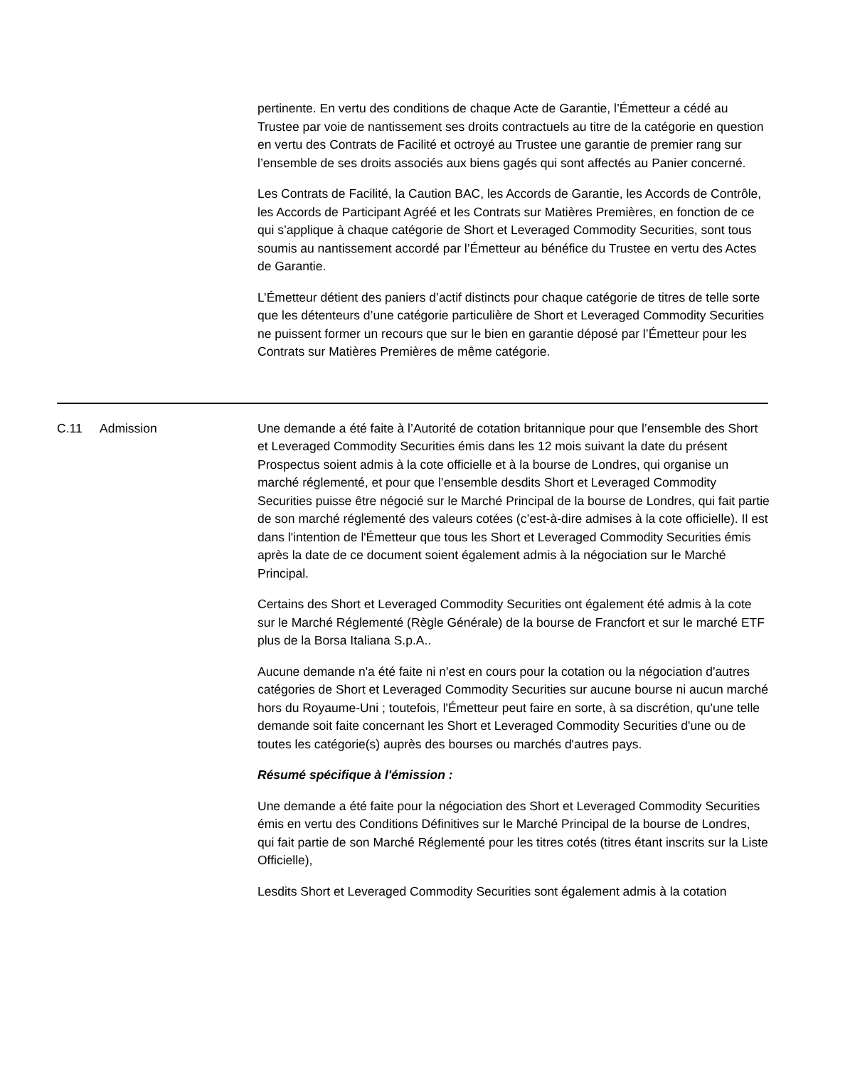pertinente. En vertu des conditions de chaque Acte de Garantie, l’Émetteur a cédé au Trustee par voie de nantissement ses droits contractuels au titre de la catégorie en question en vertu des Contrats de Facilité et octroyé au Trustee une garantie de premier rang sur l’ensemble de ses droits associés aux biens gagés qui sont affectés au Panier concerné.
Les Contrats de Facilité, la Caution BAC, les Accords de Garantie, les Accords de Contrôle, les Accords de Participant Agréé et les Contrats sur Matières Premières, en fonction de ce qui s’applique à chaque catégorie de Short et Leveraged Commodity Securities, sont tous soumis au nantissement accordé par l’Émetteur au bénéfice du Trustee en vertu des Actes de Garantie.
L’Émetteur détient des paniers d’actif distincts pour chaque catégorie de titres de telle sorte que les détenteurs d’une catégorie particulière de Short et Leveraged Commodity Securities ne puissent former un recours que sur le bien en garantie déposé par l’Émetteur pour les Contrats sur Matières Premières de même catégorie.
| C.11 | Admission | Une demande a été faite à l’Autorité de cotation britannique pour que l’ensemble des Short et Leveraged Commodity Securities émis dans les 12 mois suivant la date du présent Prospectus soient admis à la cote officielle et à la bourse de Londres, qui organise un marché réglementé, et pour que l’ensemble desdits Short et Leveraged Commodity Securities puisse être négocié sur le Marché Principal de la bourse de Londres, qui fait partie de son marché réglementé des valeurs cotées (c’est-à-dire admises à la cote officielle). Il est dans l'intention de l'Émetteur que tous les Short et Leveraged Commodity Securities émis après la date de ce document soient également admis à la négociation sur le Marché Principal. Certains des Short et Leveraged Commodity Securities ont également été admis à la cote sur le Marché Réglementé (Règle Générale) de la bourse de Francfort et sur le marché ETF plus de la Borsa Italiana S.p.A.. Aucune demande n'a été faite ni n'est en cours pour la cotation ou la négociation d'autres catégories de Short et Leveraged Commodity Securities sur aucune bourse ni aucun marché hors du Royaume-Uni ; toutefois, l'Émetteur peut faire en sorte, à sa discrétion, qu'une telle demande soit faite concernant les Short et Leveraged Commodity Securities d'une ou de toutes les catégorie(s) auprès des bourses ou marchés d'autres pays. Résumé spécifique à l'émission : Une demande a été faite pour la négociation des Short et Leveraged Commodity Securities émis en vertu des Conditions Définitives sur le Marché Principal de la bourse de Londres, qui fait partie de son Marché Réglementé pour les titres cotés (titres étant inscrits sur la Liste Officielle), Lesdits Short et Leveraged Commodity Securities sont également admis à la cotation |